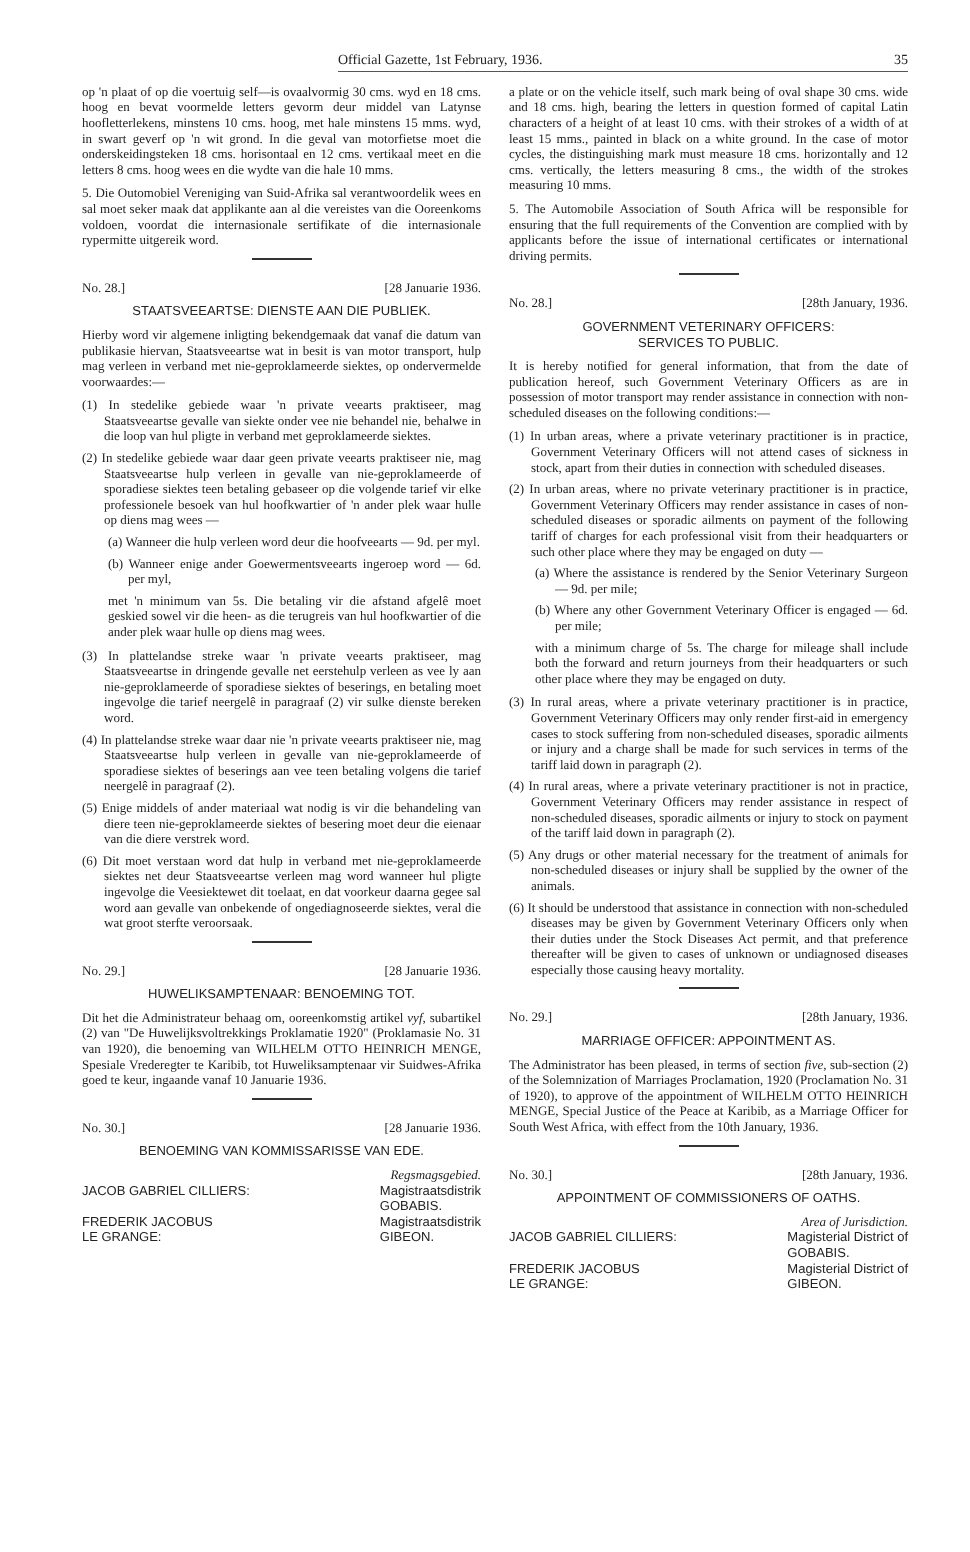Official Gazette, 1st February, 1936. 35
op 'n plaat of op die voertuig self—is ovaalvormig 30 cms. wyd en 18 cms. hoog en bevat voormelde letters gevorm deur middel van Latynse hoofletterlekens, minstens 10 cms. hoog, met hale minstens 15 mms. wyd, in swart geverf op 'n wit grond. In die geval van motorfietse moet die onderskeidingsteken 18 cms. horisontaal en 12 cms. vertikaal meet en die letters 8 cms. hoog wees en die wydte van die hale 10 mms.
5. Die Outomobiel Vereniging van Suid-Afrika sal verantwoordelik wees en sal moet seker maak dat applikante aan al die vereistes van die Ooreenkoms voldoen, voordat die internasionale sertifikate of die internasionale rypermitte uitgereik word.
No. 28.] [28 Januarie 1936.
STAATSVEEARTSE: DIENSTE AAN DIE PUBLIEK.
Hierby word vir algemene inligting bekendgemaak dat vanaf die datum van publikasie hiervan, Staatsveeartse wat in besit is van motor transport, hulp mag verleen in verband met nie-geproklameerde siektes, op ondervermelde voorwaardes:—
(1) In stedelike gebiede waar 'n private veearts praktiseer, mag Staatsveeartse gevalle van siekte onder vee nie behandel nie, behalwe in die loop van hul pligte in verband met geproklameerde siektes.
(2) In stedelike gebiede waar daar geen private veearts praktiseer nie, mag Staatsveeartse hulp verleen in gevalle van nie-geproklameerde of sporadiese siektes teen betaling gebaseer op die volgende tarief vir elke professionele besoek van hul hoofkwartier of 'n ander plek waar hulle op diens mag wees —
(a) Wanneer die hulp verleen word deur die hoofveearts — 9d. per myl.
(b) Wanneer enige ander Goewermentsveearts ingeroep word — 6d. per myl,
met 'n minimum van 5s. Die betaling vir die afstand afgelê moet geskied sowel vir die heen- as die terugreis van hul hoofkwartier of die ander plek waar hulle op diens mag wees.
(3) In plattelandse streke waar 'n private veearts praktiseer, mag Staatsveeartse in dringende gevalle net eerstehulp verleen as vee ly aan nie-geproklameerde of sporadiese siektes of beserings, en betaling moet ingevolge die tarief neergelê in paragraaf (2) vir sulke dienste bereken word.
(4) In plattelandse streke waar daar nie 'n private veearts praktiseer nie, mag Staatsveeartse hulp verleen in gevalle van nie-geproklameerde of sporadiese siektes of beserings aan vee teen betaling volgens die tarief neergelê in paragraaf (2).
(5) Enige middels of ander materiaal wat nodig is vir die behandeling van diere teen nie-geproklameerde siektes of besering moet deur die eienaar van die diere verstrek word.
(6) Dit moet verstaan word dat hulp in verband met nie-geproklameerde siektes net deur Staatsveeartse verleen mag word wanneer hul pligte ingevolge die Veesiektewet dit toelaat, en dat voorkeur daarna gegee sal word aan gevalle van onbekende of ongediagnoseerde siektes, veral die wat groot sterfte veroorsaak.
No. 29.] [28 Januarie 1936.
HUWELIKSAMPTENAAR: BENOEMING TOT.
Dit het die Administrateur behaag om, ooreenkomstig artikel vyf, subartikel (2) van "De Huwelijksvoltrekkings Proklamatie 1920" (Proklamasie No. 31 van 1920), die benoeming van WILHELM OTTO HEINRICH MENGE, Spesiale Vrederegter te Karibib, tot Huweliksamptenaar vir Suidwes-Afrika goed te keur, ingaande vanaf 10 Januarie 1936.
No. 30.] [28 Januarie 1936.
BENOEMING VAN KOMMISSARISSE VAN EDE.
Regsmagsgebied.
JACOB GABRIEL CILLIERS: Magistraatsdistrik
GOBABIS.
FREDERIK JACOBUS
LE GRANGE: Magistraatsdistrik
GIBEON.
a plate or on the vehicle itself, such mark being of oval shape 30 cms. wide and 18 cms. high, bearing the letters in question formed of capital Latin characters of a height of at least 10 cms. with their strokes of a width of at least 15 mms., painted in black on a white ground. In the case of motor cycles, the distinguishing mark must measure 18 cms. horizontally and 12 cms. vertically, the letters measuring 8 cms., the width of the strokes measuring 10 mms.
5. The Automobile Association of South Africa will be responsible for ensuring that the full requirements of the Convention are complied with by applicants before the issue of international certificates or international driving permits.
No. 28.] [28th January, 1936.
GOVERNMENT VETERINARY OFFICERS:
SERVICES TO PUBLIC.
It is hereby notified for general information, that from the date of publication hereof, such Government Veterinary Officers as are in possession of motor transport may render assistance in connection with non-scheduled diseases on the following conditions:—
(1) In urban areas, where a private veterinary practitioner is in practice, Government Veterinary Officers will not attend cases of sickness in stock, apart from their duties in connection with scheduled diseases.
(2) In urban areas, where no private veterinary practitioner is in practice, Government Veterinary Officers may render assistance in cases of non-scheduled diseases or sporadic ailments on payment of the following tariff of charges for each professional visit from their headquarters or such other place where they may be engaged on duty —
(a) Where the assistance is rendered by the Senior Veterinary Surgeon — 9d. per mile;
(b) Where any other Government Veterinary Officer is engaged — 6d. per mile;
with a minimum charge of 5s. The charge for mileage shall include both the forward and return journeys from their headquarters or such other place where they may be engaged on duty.
(3) In rural areas, where a private veterinary practitioner is in practice, Government Veterinary Officers may only render first-aid in emergency cases to stock suffering from non-scheduled diseases, sporadic ailments or injury and a charge shall be made for such services in terms of the tariff laid down in paragraph (2).
(4) In rural areas, where a private veterinary practitioner is not in practice, Government Veterinary Officers may render assistance in respect of non-scheduled diseases, sporadic ailments or injury to stock on payment of the tariff laid down in paragraph (2).
(5) Any drugs or other material necessary for the treatment of animals for non-scheduled diseases or injury shall be supplied by the owner of the animals.
(6) It should be understood that assistance in connection with non-scheduled diseases may be given by Government Veterinary Officers only when their duties under the Stock Diseases Act permit, and that preference thereafter will be given to cases of unknown or undiagnosed diseases especially those causing heavy mortality.
No. 29.] [28th January, 1936.
MARRIAGE OFFICER: APPOINTMENT AS.
The Administrator has been pleased, in terms of section five, sub-section (2) of the Solemnization of Marriages Proclamation, 1920 (Proclamation No. 31 of 1920), to approve of the appointment of WILHELM OTTO HEINRICH MENGE, Special Justice of the Peace at Karibib, as a Marriage Officer for South West Africa, with effect from the 10th January, 1936.
No. 30.] [28th January, 1936.
APPOINTMENT OF COMMISSIONERS OF OATHS.
Area of Jurisdiction.
JACOB GABRIEL CILLIERS: Magisterial District of
GOBABIS.
FREDERIK JACOBUS
LE GRANGE: Magisterial District of
GIBEON.